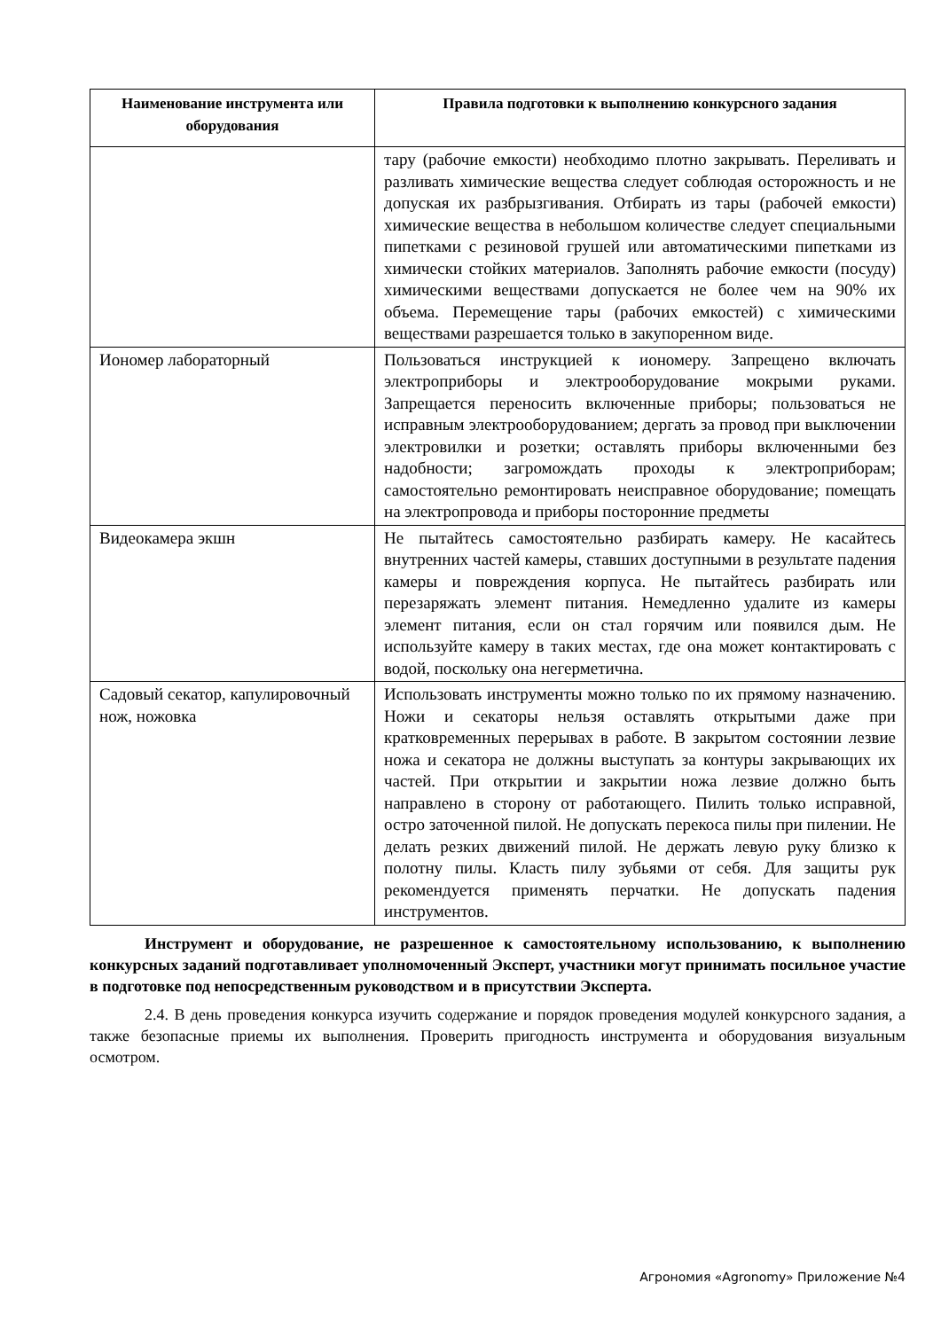| Наименование инструмента или оборудования | Правила подготовки к выполнению конкурсного задания |
| --- | --- |
| | тару (рабочие емкости) необходимо плотно закрывать. Переливать и разливать химические вещества следует соблюдая осторожность и не допуская их разбрызгивания. Отбирать из тары (рабочей емкости) химические вещества в небольшом количестве следует специальными пипетками с резиновой грушей или автоматическими пипетками из химически стойких материалов. Заполнять рабочие емкости (посуду) химическими веществами допускается не более чем на 90% их объема. Перемещение тары (рабочих емкостей) с химическими веществами разрешается только в закупоренном виде. |
| Иономер лабораторный | Пользоваться инструкцией к иономеру. Запрещено включать электроприборы и электрооборудование мокрыми руками. Запрещается переносить включенные приборы; пользоваться не исправным электрооборудованием; дергать за провод при выключении электровилки и розетки; оставлять приборы включенными без надобности; загромождать проходы к электроприборам; самостоятельно ремонтировать неисправное оборудование; помещать на электропровода и приборы посторонние предметы |
| Видеокамера экшн | Не пытайтесь самостоятельно разбирать камеру. Не касайтесь внутренних частей камеры, ставших доступными в результате падения камеры и повреждения корпуса. Не пытайтесь разбирать или перезаряжать элемент питания. Немедленно удалите из камеры элемент питания, если он стал горячим или появился дым. Не используйте камеру в таких местах, где она может контактировать с водой, поскольку она негерметична. |
| Садовый секатор, капулировочный нож, ножовка | Использовать инструменты можно только по их прямому назначению. Ножи и секаторы нельзя оставлять открытыми даже при кратковременных перерывах в работе. В закрытом состоянии лезвие ножа и секатора не должны выступать за контуры закрывающих их частей. При открытии и закрытии ножа лезвие должно быть направлено в сторону от работающего. Пилить только исправной, остро заточенной пилой. Не допускать перекоса пилы при пилении. Не делать резких движений пилой. Не держать левую руку близко к полотну пилы. Класть пилу зубьями от себя. Для защиты рук рекомендуется применять перчатки. Не допускать падения инструментов. |
Инструмент и оборудование, не разрешенное к самостоятельному использованию, к выполнению конкурсных заданий подготавливает уполномоченный Эксперт, участники могут принимать посильное участие в подготовке под непосредственным руководством и в присутствии Эксперта.
2.4. В день проведения конкурса изучить содержание и порядок проведения модулей конкурсного задания, а также безопасные приемы их выполнения. Проверить пригодность инструмента и оборудования визуальным осмотром.
Агрономия «Agronomy» Приложение №4